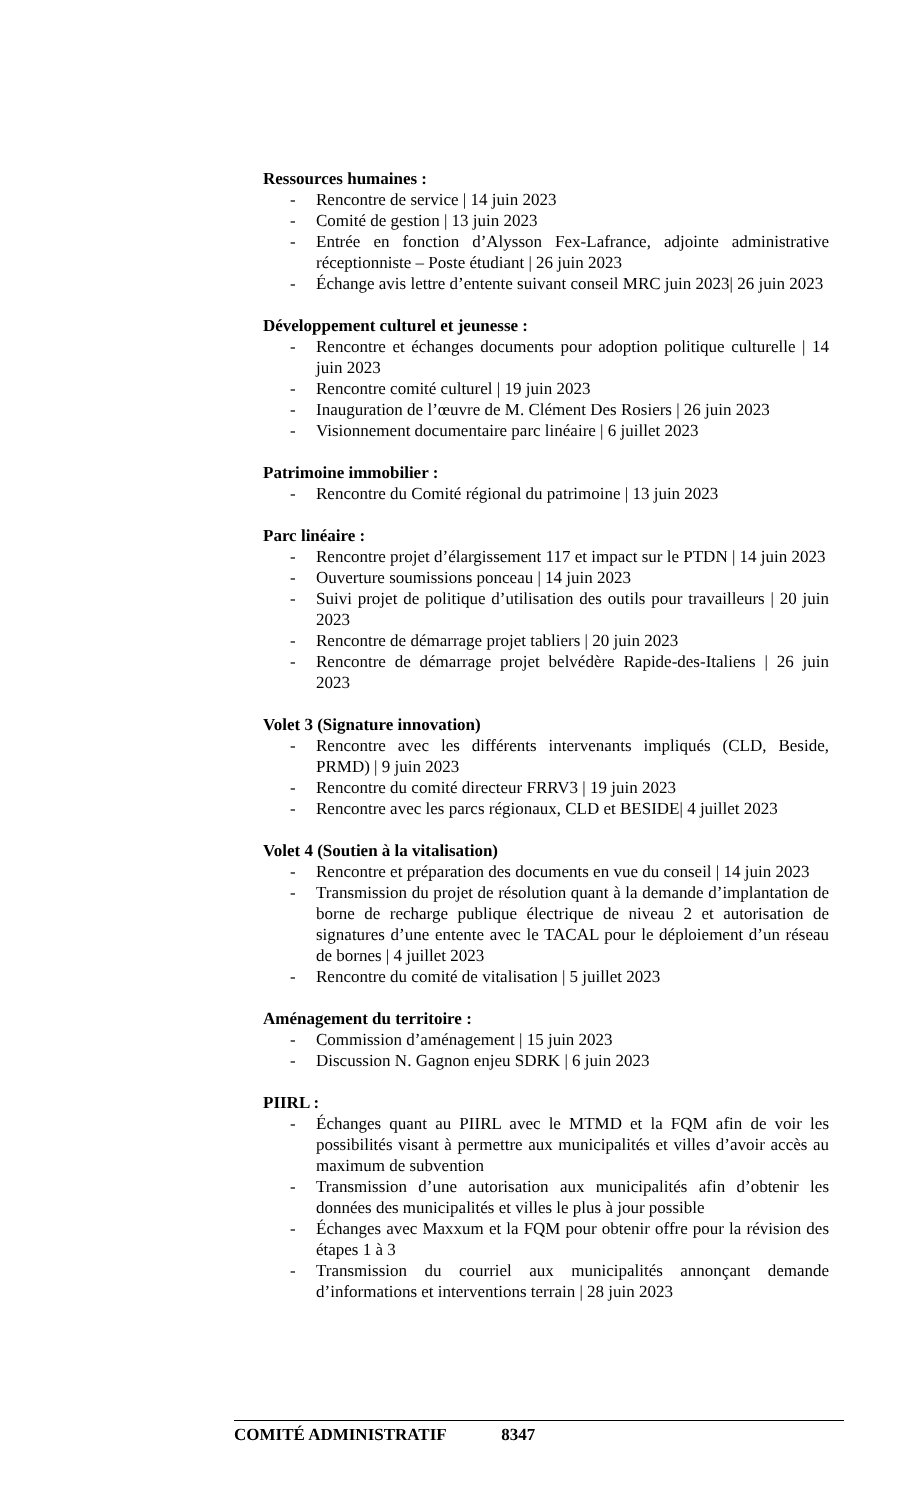Ressources humaines :
- Rencontre de service | 14 juin 2023
- Comité de gestion | 13 juin 2023
- Entrée en fonction d’Alysson Fex-Lafrance, adjointe administrative réceptionniste – Poste étudiant | 26 juin 2023
- Échange avis lettre d’entente suivant conseil MRC juin 2023| 26 juin 2023
Développement culturel et jeunesse :
- Rencontre et échanges documents pour adoption politique culturelle | 14 juin 2023
- Rencontre comité culturel | 19 juin 2023
- Inauguration de l’œuvre de M. Clément Des Rosiers | 26 juin 2023
- Visionnement documentaire parc linéaire | 6 juillet 2023
Patrimoine immobilier :
- Rencontre du Comité régional du patrimoine | 13 juin 2023
Parc linéaire :
- Rencontre projet d’élargissement 117 et impact sur le PTDN | 14 juin 2023
- Ouverture soumissions ponceau | 14 juin 2023
- Suivi projet de politique d’utilisation des outils pour travailleurs | 20 juin 2023
- Rencontre de démarrage projet tabliers | 20 juin 2023
- Rencontre de démarrage projet belvédère Rapide-des-Italiens | 26 juin 2023
Volet 3 (Signature innovation)
- Rencontre avec les différents intervenants impliqués (CLD, Beside, PRMD) | 9 juin 2023
- Rencontre du comité directeur FRRV3 | 19 juin 2023
- Rencontre avec les parcs régionaux, CLD et BESIDE| 4 juillet 2023
Volet 4 (Soutien à la vitalisation)
- Rencontre et préparation des documents en vue du conseil | 14 juin 2023
- Transmission du projet de résolution quant à la demande d’implantation de borne de recharge publique électrique de niveau 2 et autorisation de signatures d’une entente avec le TACAL pour le déploiement d’un réseau de bornes | 4 juillet 2023
- Rencontre du comité de vitalisation | 5 juillet 2023
Aménagement du territoire :
- Commission d’aménagement | 15 juin 2023
- Discussion N. Gagnon enjeu SDRK | 6 juin 2023
PIIRL :
- Échanges quant au PIIRL avec le MTMD et la FQM afin de voir les possibilités visant à permettre aux municipalités et villes d’avoir accès au maximum de subvention
- Transmission d’une autorisation aux municipalités afin d’obtenir les données des municipalités et villes le plus à jour possible
- Échanges avec Maxxum et la FQM pour obtenir offre pour la révision des étapes 1 à 3
- Transmission du courriel aux municipalités annonçant demande d’informations et interventions terrain | 28 juin 2023
COMITÉ ADMINISTRATIF 8347